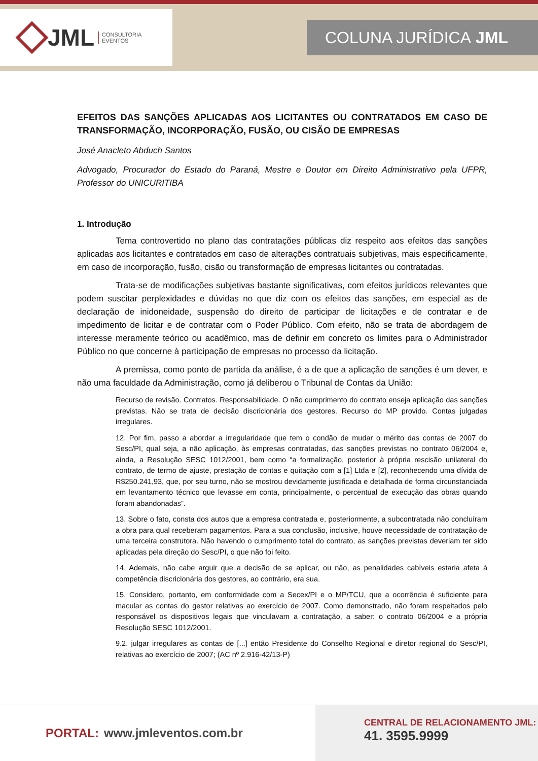JML CONSULTORIA
EVENTOS
COLUNA JURÍDICA JML
EFEITOS DAS SANÇÕES APLICADAS AOS LICITANTES OU CONTRATADOS EM CASO DE TRANSFORMAÇÃO, INCORPORAÇÃO, FUSÃO, OU CISÃO DE EMPRESAS
José Anacleto Abduch Santos
Advogado, Procurador do Estado do Paraná, Mestre e Doutor em Direito Administrativo pela UFPR, Professor do UNICURITIBA
1. Introdução
Tema controvertido no plano das contratações públicas diz respeito aos efeitos das sanções aplicadas aos licitantes e contratados em caso de alterações contratuais subjetivas, mais especificamente, em caso de incorporação, fusão, cisão ou transformação de empresas licitantes ou contratadas.
Trata-se de modificações subjetivas bastante significativas, com efeitos jurídicos relevantes que podem suscitar perplexidades e dúvidas no que diz com os efeitos das sanções, em especial as de declaração de inidoneidade, suspensão do direito de participar de licitações e de contratar e de impedimento de licitar e de contratar com o Poder Público. Com efeito, não se trata de abordagem de interesse meramente teórico ou acadêmico, mas de definir em concreto os limites para o Administrador Público no que concerne à participação de empresas no processo da licitação.
A premissa, como ponto de partida da análise, é a de que a aplicação de sanções é um dever, e não uma faculdade da Administração, como já deliberou o Tribunal de Contas da União:
Recurso de revisão. Contratos. Responsabilidade. O não cumprimento do contrato enseja aplicação das sanções previstas. Não se trata de decisão discricionária dos gestores. Recurso do MP provido. Contas julgadas irregulares.
12. Por fim, passo a abordar a irregularidade que tem o condão de mudar o mérito das contas de 2007 do Sesc/PI, qual seja, a não aplicação, às empresas contratadas, das sanções previstas no contrato 06/2004 e, ainda, a Resolução SESC 1012/2001, bem como “a formalização, posterior à própria rescisão unilateral do contrato, de termo de ajuste, prestação de contas e quitação com a [1] Ltda e [2], reconhecendo uma dívida de R$250.241,93, que, por seu turno, não se mostrou devidamente justificada e detalhada de forma circunstanciada em levantamento técnico que levasse em conta, principalmente, o percentual de execução das obras quando foram abandonadas”.
13. Sobre o fato, consta dos autos que a empresa contratada e, posteriormente, a subcontratada não concluíram a obra para qual receberam pagamentos. Para a sua conclusão, inclusive, houve necessidade de contratação de uma terceira construtora. Não havendo o cumprimento total do contrato, as sanções previstas deveriam ter sido aplicadas pela direção do Sesc/PI, o que não foi feito.
14. Ademais, não cabe arguir que a decisão de se aplicar, ou não, as penalidades cabíveis estaria afeta à competência discricionária dos gestores, ao contrário, era sua.
15. Considero, portanto, em conformidade com a Secex/PI e o MP/TCU, que a ocorrência é suficiente para macular as contas do gestor relativas ao exercício de 2007. Como demonstrado, não foram respeitados pelo responsável os dispositivos legais que vinculavam a contratação, a saber: o contrato 06/2004 e a própria Resolução SESC 1012/2001.
9.2. julgar irregulares as contas de [...] então Presidente do Conselho Regional e diretor regional do Sesc/PI, relativas ao exercício de 2007; (AC nº 2.916-42/13-P)
PORTAL: www.jmleventos.com.br
CENTRAL DE RELACIONAMENTO JML:
41. 3595.9999